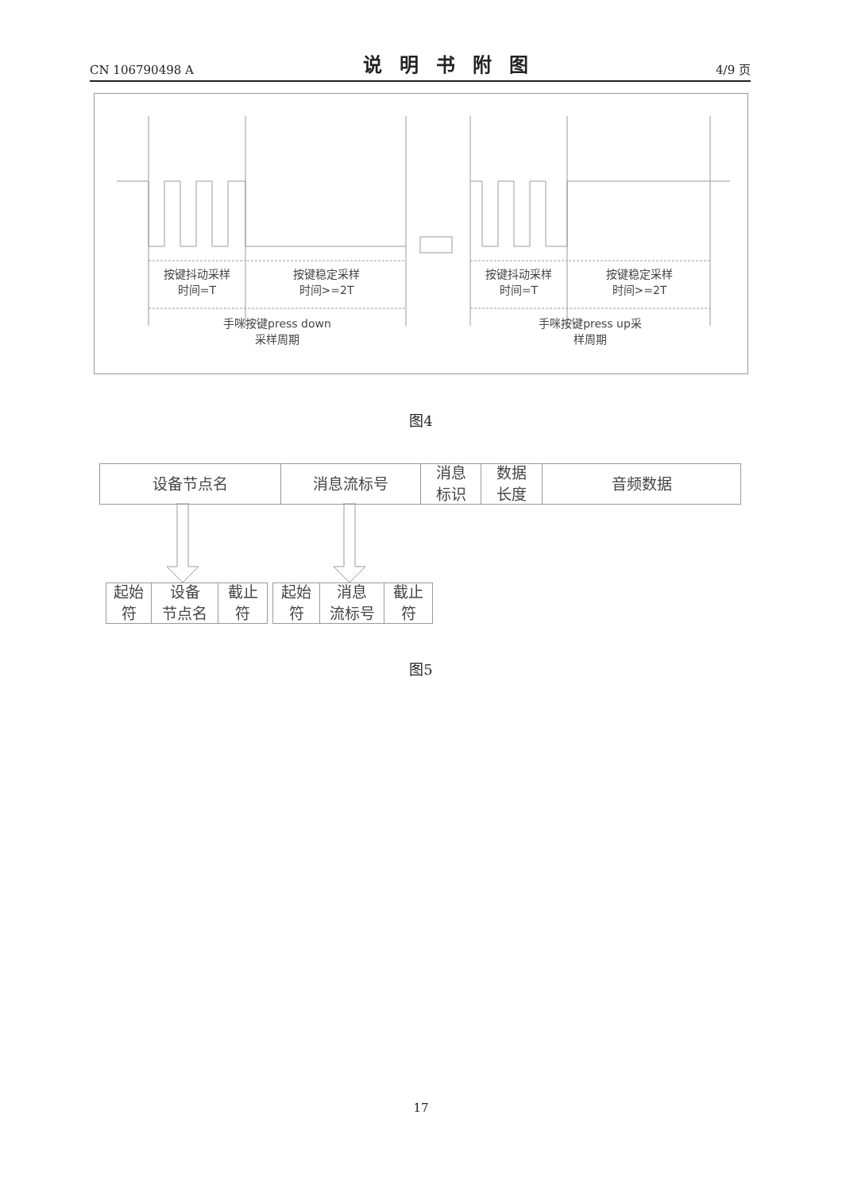CN 106790498 A 说明书附图 4/9 页
按键抖动采样
时间=T
按键稳定采样
时间>=2T
按键抖动采样
时间=T
按键稳定采样
时间>=2T
手咪按键press down
采样周期
手咪按键press up采
样周期
图4
设备节点名 消息流标号 消息
标识
数据
长度
音频数据
起始
符
设备
节点名
截止
符
起始
符
消息
流标号
截止
符
图5
17